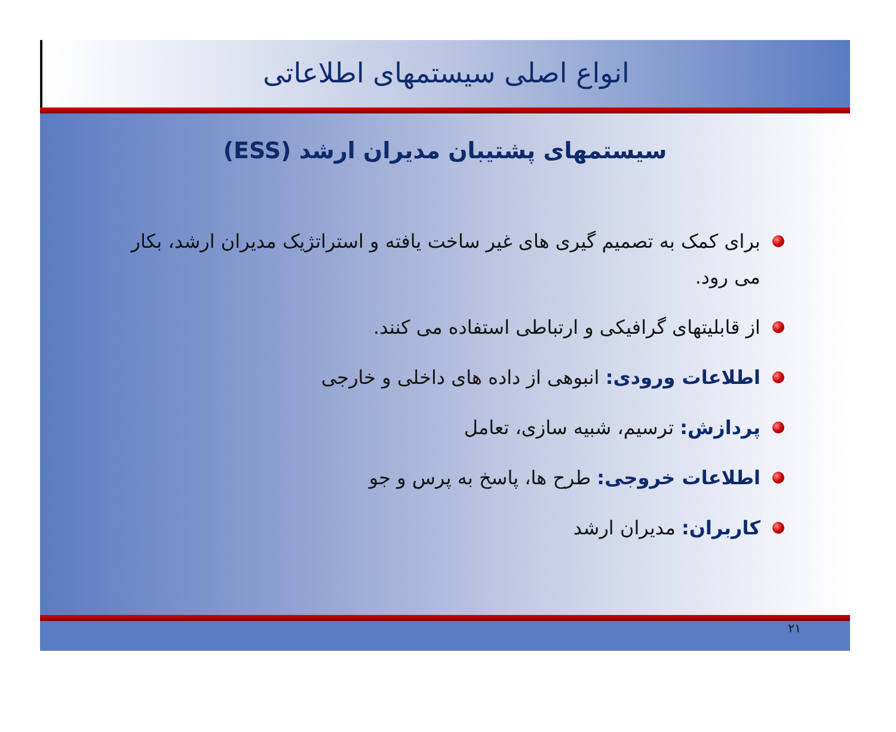انواع اصلی سیستمهای اطلاعاتی
سیستمهای پشتیبان مدیران ارشد (ESS)
برای کمک به تصمیم گیری های غیر ساخت یافته و استراتژیک مدیران ارشد، بکار می رود.
از قابلیتهای گرافیکی و ارتباطی استفاده می کنند.
اطلاعات ورودی: انبوهی از داده های داخلی و خارجی
پردازش: ترسیم، شبیه سازی، تعامل
اطلاعات خروجی: طرح ها، پاسخ به پرس و جو
کاربران: مدیران ارشد
۲۱